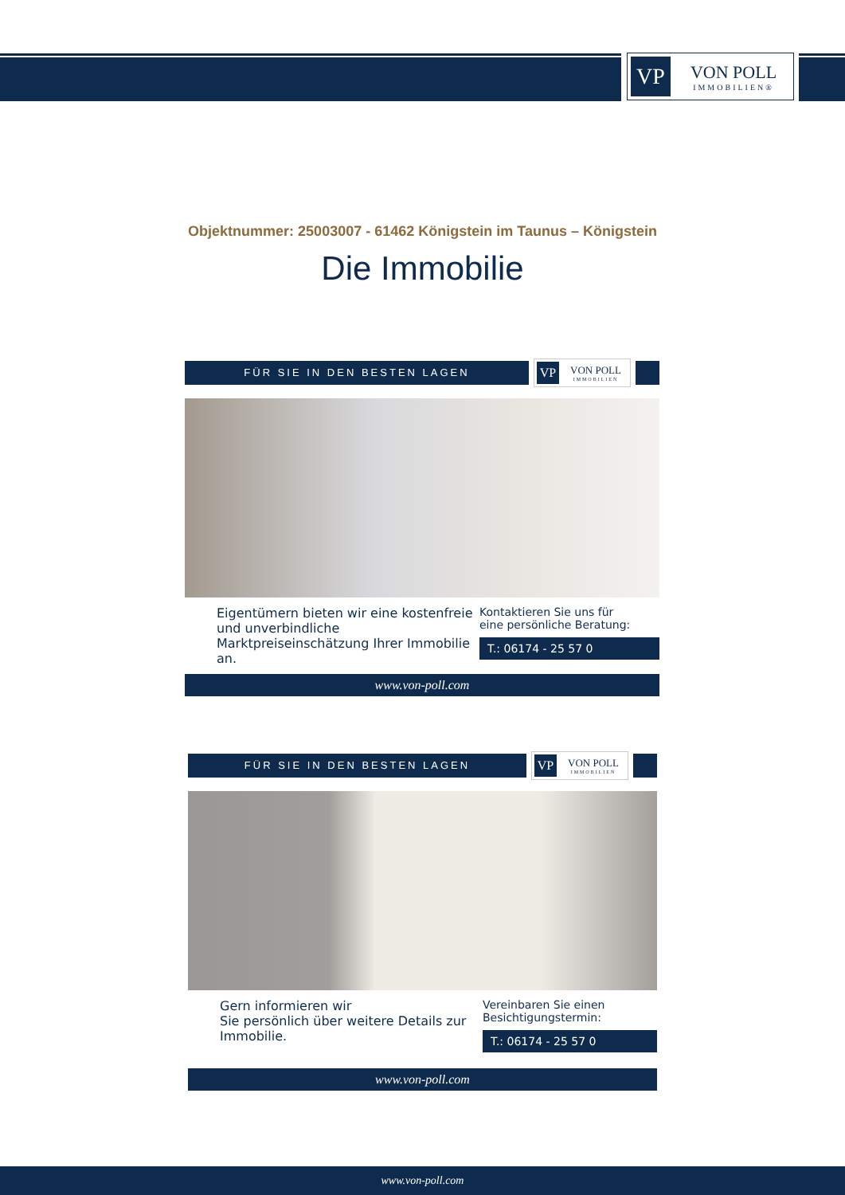VP
VON POLL
IMMOBILIEN®
Objektnummer: 25003007 - 61462 Königstein im Taunus – Königstein
Die Immobilie
FÜR SIE IN DEN BESTEN LAGEN
VP
VON POLL
IMMOBILIEN
Eigentümern bieten wir eine kostenfreie und unverbindliche Marktpreiseinschätzung Ihrer Immobilie an.
Kontaktieren Sie uns für
eine persönliche Beratung:
T.: 06174 - 25 57 0
www.von-poll.com
FÜR SIE IN DEN BESTEN LAGEN
VP
VON POLL
IMMOBILIEN
Gern informieren wir
Sie persönlich über weitere Details zur Immobilie.
Vereinbaren Sie einen
Besichtigungstermin:
T.: 06174 - 25 57 0
www.von-poll.com
www.von-poll.com